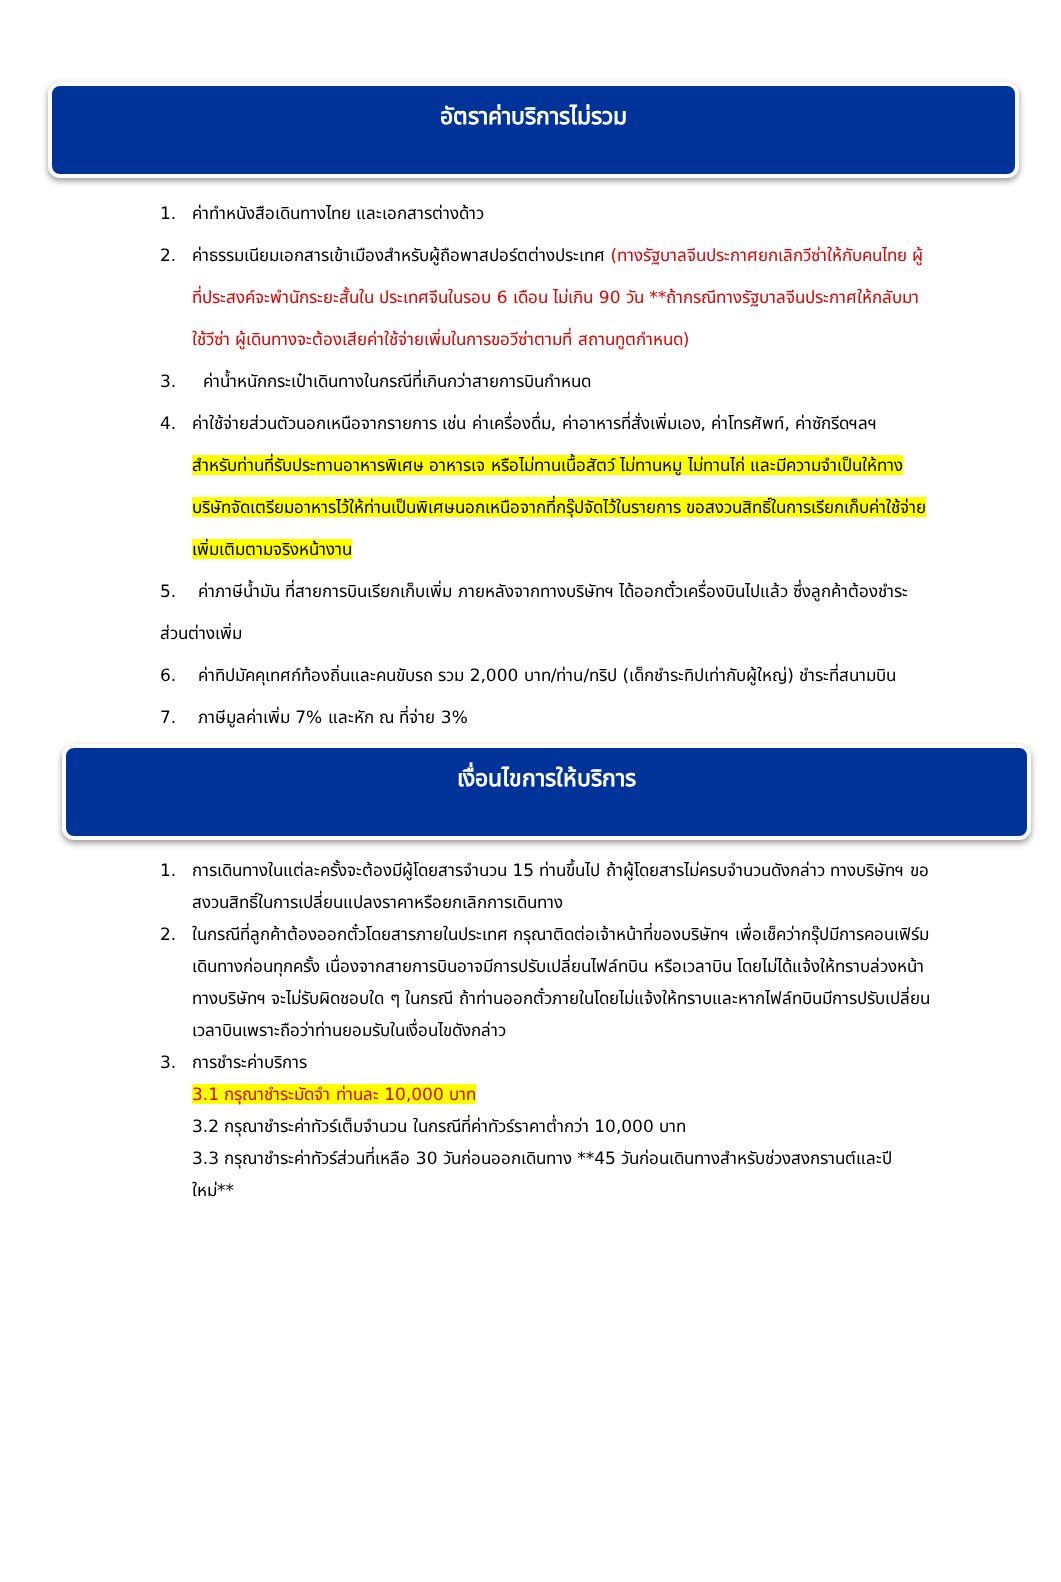อัตราค่าบริการไม่รวม
1. ค่าทำหนังสือเดินทางไทย และเอกสารต่างด้าว
2. ค่าธรรมเนียมเอกสารเข้าเมืองสำหรับผู้ถือพาสปอร์ตต่างประเทศ (ทางรัฐบาลจีนประกาศยกเลิกวีซ่าให้กับคนไทย ผู้ที่ประสงค์จะพำนักระยะสั้นใน ประเทศจีนในรอบ 6 เดือน ไม่เกิน 90 วัน **ถ้ากรณีทางรัฐบาลจีนประกาศให้กลับมาใช้วีซ่า ผู้เดินทางจะต้องเสียค่าใช้จ่ายเพิ่มในการขอวีซ่าตามที่ สถานทูตกำหนด)
3. ค่าน้ำหนักกระเป๋าเดินทางในกรณีที่เกินกว่าสายการบินกำหนด
4. ค่าใช้จ่ายส่วนตัวนอกเหนือจากรายการ เช่น ค่าเครื่องดื่ม, ค่าอาหารที่สั่งเพิ่มเอง, ค่าโทรศัพท์, ค่าซักรีดฯลฯ
สำหรับท่านที่รับประทานอาหารพิเศษ อาหารเจ หรือไม่ทานเนื้อสัตว์ ไม่ทานหมู ไม่ทานไก่ และมีความจำเป็นให้ทางบริษัทจัดเตรียมอาหารไว้ให้ท่านเป็นพิเศษนอกเหนือจากที่กรุ๊ปจัดไว้ในรายการ ขอสงวนสิทธิ์ในการเรียกเก็บค่าใช้จ่ายเพิ่มเติมตามจริงหน้างาน
5. ค่าภาษีน้ำมัน ที่สายการบินเรียกเก็บเพิ่ม ภายหลังจากทางบริษัทฯ ได้ออกตั๋วเครื่องบินไปแล้ว ซึ่งลูกค้าต้องชำระส่วนต่างเพิ่ม
6. ค่าทิปมัคคุเทศก์ท้องถิ่นและคนขับรถ รวม 2,000 บาท/ท่าน/ทริป (เด็กชำระทิปเท่ากับผู้ใหญ่) ชำระที่สนามบิน
7. ภาษีมูลค่าเพิ่ม 7% และหัก ณ ที่จ่าย 3%
เงื่อนไขการให้บริการ
1. การเดินทางในแต่ละครั้งจะต้องมีผู้โดยสารจำนวน 15 ท่านขึ้นไป ถ้าผู้โดยสารไม่ครบจำนวนดังกล่าว ทางบริษัทฯ ขอสงวนสิทธิ์ในการเปลี่ยนแปลงราคาหรือยกเลิกการเดินทาง
2. ในกรณีที่ลูกค้าต้องออกตั๋วโดยสารภายในประเทศ กรุณาติดต่อเจ้าหน้าที่ของบริษัทฯ เพื่อเช็คว่ากรุ๊ปมีการคอนเฟิร์มเดินทางก่อนทุกครั้ง เนื่องจากสายการบินอาจมีการปรับเปลี่ยนไฟล์ทบิน หรือเวลาบิน โดยไม่ได้แจ้งให้ทราบล่วงหน้า ทางบริษัทฯ จะไม่รับผิดชอบใด ๆ ในกรณี ถ้าท่านออกตั๋วภายในโดยไม่แจ้งให้ทราบและหากไฟล์ทบินมีการปรับเปลี่ยนเวลาบินเพราะถือว่าท่านยอมรับในเงื่อนไขดังกล่าว
3. การชำระค่าบริการ
3.1 กรุณาชำระมัดจำ ท่านละ 10,000 บาท
3.2 กรุณาชำระค่าทัวร์เต็มจำนวน ในกรณีที่ค่าทัวร์ราคาต่ำกว่า 10,000 บาท
3.3 กรุณาชำระค่าทัวร์ส่วนที่เหลือ 30 วันก่อนออกเดินทาง **45 วันก่อนเดินทางสำหรับช่วงสงกรานต์และปีใหม่**